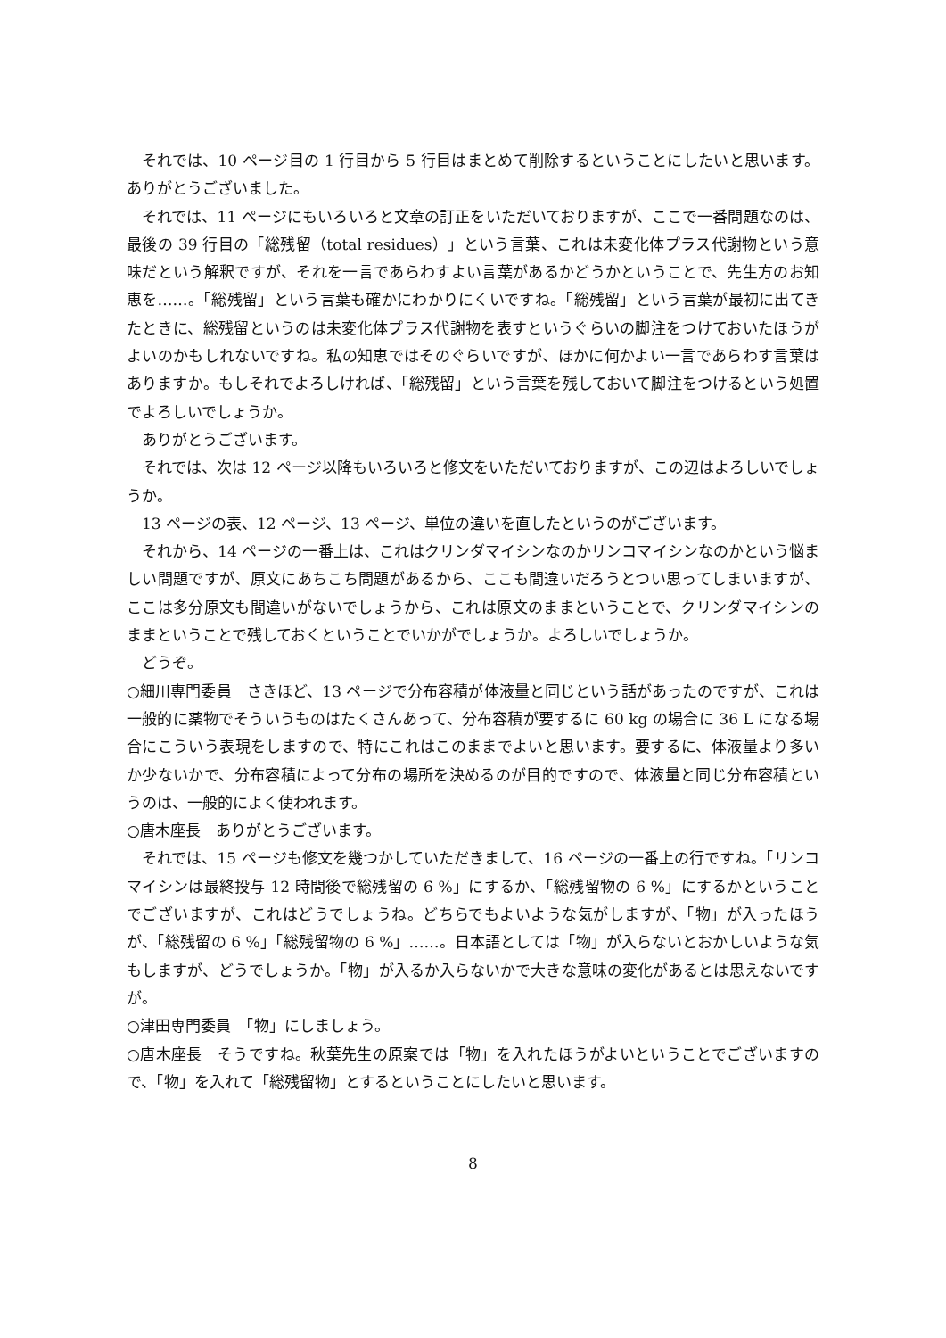それでは、10 ページ目の 1 行目から 5 行目はまとめて削除するということにしたいと思います。ありがとうございました。
それでは、11 ページにもいろいろと文章の訂正をいただいておりますが、ここで一番問題なのは、最後の 39 行目の「総残留（total residues）」という言葉、これは未変化体プラス代謝物という意味だという解釈ですが、それを一言であらわすよい言葉があるかどうかということで、先生方のお知恵を……。「総残留」という言葉も確かにわかりにくいですね。「総残留」という言葉が最初に出てきたときに、総残留というのは未変化体プラス代謝物を表すというぐらいの脚注をつけておいたほうがよいのかもしれないですね。私の知恵ではそのぐらいですが、ほかに何かよい一言であらわす言葉はありますか。もしそれでよろしければ、「総残留」という言葉を残しておいて脚注をつけるという処置でよろしいでしょうか。
ありがとうございます。
それでは、次は 12 ページ以降もいろいろと修文をいただいておりますが、この辺はよろしいでしょうか。
13 ページの表、12 ページ、13 ページ、単位の違いを直したというのがございます。
それから、14 ページの一番上は、これはクリンダマイシンなのかリンコマイシンなのかという悩ましい問題ですが、原文にあちこち問題があるから、ここも間違いだろうとつい思ってしまいますが、ここは多分原文も間違いがないでしょうから、これは原文のままということで、クリンダマイシンのままということで残しておくということでいかがでしょうか。よろしいでしょうか。
どうぞ。
○細川専門委員　さきほど、13 ページで分布容積が体液量と同じという話があったのですが、これは一般的に薬物でそういうものはたくさんあって、分布容積が要するに 60 kg の場合に 36 L になる場合にこういう表現をしますので、特にこれはこのままでよいと思います。要するに、体液量より多いか少ないかで、分布容積によって分布の場所を決めるのが目的ですので、体液量と同じ分布容積というのは、一般的によく使われます。
○唐木座長　ありがとうございます。
それでは、15 ページも修文を幾つかしていただきまして、16 ページの一番上の行ですね。「リンコマイシンは最終投与 12 時間後で総残留の 6 %」にするか、「総残留物の 6 %」にするかということでございますが、これはどうでしょうね。どちらでもよいような気がしますが、「物」が入ったほうが、「総残留の 6 %」「総残留物の 6 %」……。日本語としては「物」が入らないとおかしいような気もしますが、どうでしょうか。「物」が入るか入らないかで大きな意味の変化があるとは思えないですが。
○津田専門委員　「物」にしましょう。
○唐木座長　そうですね。秋葉先生の原案では「物」を入れたほうがよいということでございますので、「物」を入れて「総残留物」とするということにしたいと思います。
8